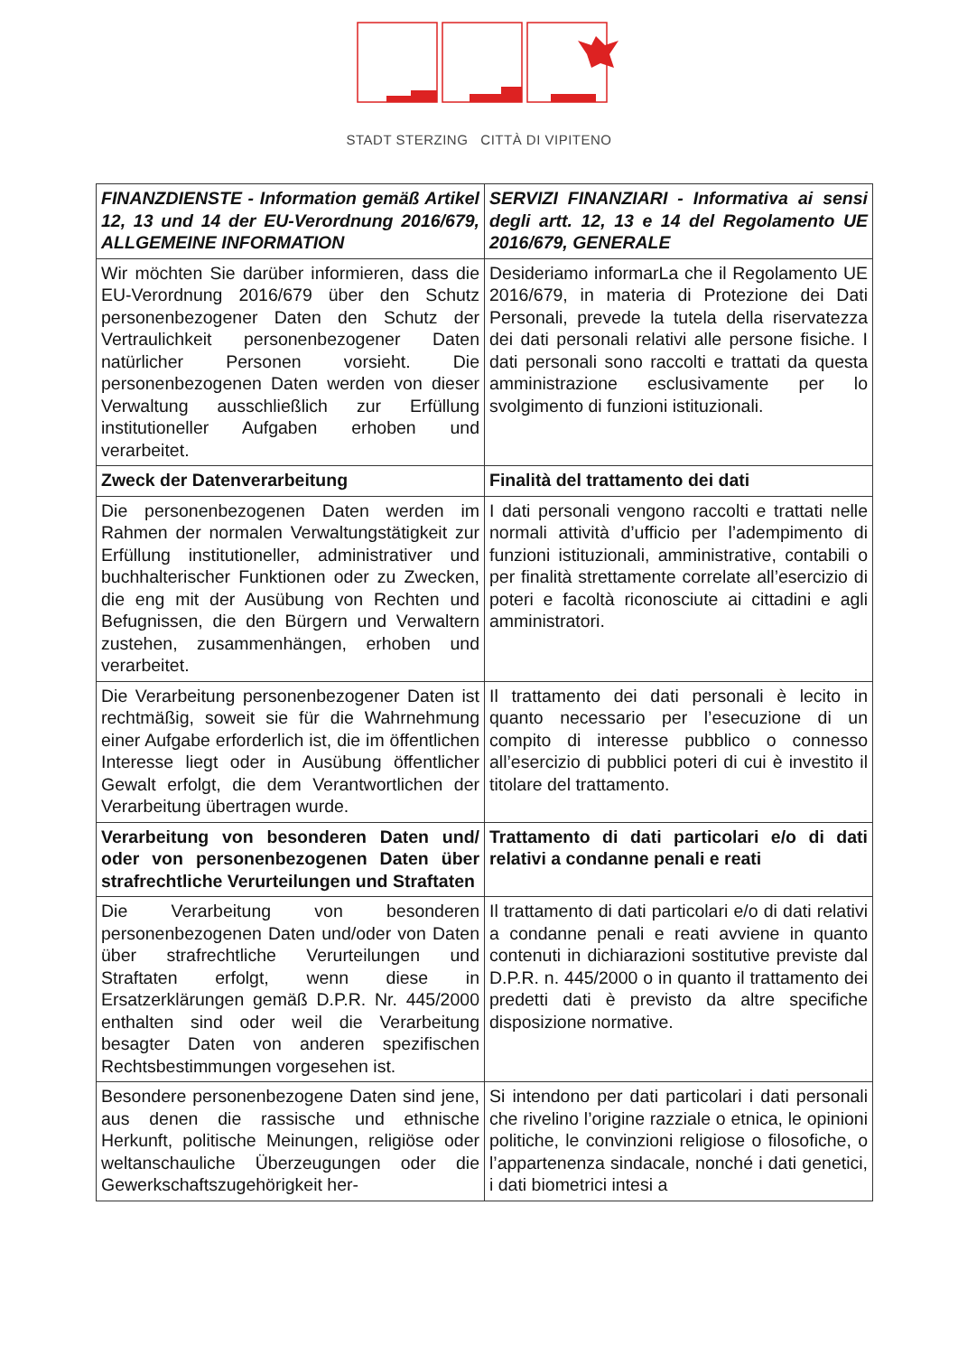STADT STERZING CITTÀ DI VIPITENO
| FINANZDIENSTE - Information gemäß Artikel 12, 13 und 14 der EU-Verordnung 2016/679, ALLGEMEINE INFORMATION | SERVIZI FINANZIARI - Informativa ai sensi degli artt. 12, 13 e 14 del Regolamento UE 2016/679, GENERALE |
| Wir möchten Sie darüber informieren, dass die EU-Verordnung 2016/679 über den Schutz personenbezogener Daten den Schutz der Vertraulichkeit personenbezogener Daten natürlicher Personen vorsieht. Die personenbezogenen Daten werden von dieser Verwaltung ausschließlich zur Erfüllung institutioneller Aufgaben erhoben und verarbeitet. | Desideriamo informarLa che il Regolamento UE 2016/679, in materia di Protezione dei Dati Personali, prevede la tutela della riservatezza dei dati personali relativi alle persone fisiche. I dati personali sono raccolti e trattati da questa amministrazione esclusivamente per lo svolgimento di funzioni istituzionali. |
| Zweck der Datenverarbeitung | Finalità del trattamento dei dati |
| Die personenbezogenen Daten werden im Rahmen der normalen Verwaltungstätigkeit zur Erfüllung institutioneller, administrativer und buchhalterischer Funktionen oder zu Zwecken, die eng mit der Ausübung von Rechten und Befugnissen, die den Bürgern und Verwaltern zustehen, zusammenhängen, erhoben und verarbeitet. | I dati personali vengono raccolti e trattati nelle normali attività d’ufficio per l’adempimento di funzioni istituzionali, amministrative, contabili o per finalità strettamente correlate all’esercizio di poteri e facoltà riconosciute ai cittadini e agli amministratori. |
| Die Verarbeitung personenbezogener Daten ist rechtmäßig, soweit sie für die Wahrnehmung einer Aufgabe erforderlich ist, die im öffentlichen Interesse liegt oder in Ausübung öffentlicher Gewalt erfolgt, die dem Verantwortlichen der Verarbeitung übertragen wurde. | Il trattamento dei dati personali è lecito in quanto necessario per l’esecuzione di un compito di interesse pubblico o connesso all’esercizio di pubblici poteri di cui è investito il titolare del trattamento. |
| Verarbeitung von besonderen Daten und/ oder von personenbezogenen Daten über strafrechtliche Verurteilungen und Straftaten | Trattamento di dati particolari e/o di dati relativi a condanne penali e reati |
| Die Verarbeitung von besonderen personenbezogenen Daten und/oder von Daten über strafrechtliche Verurteilungen und Straftaten erfolgt, wenn diese in Ersatzerklärungen gemäß D.P.R. Nr. 445/2000 enthalten sind oder weil die Verarbeitung besagter Daten von anderen spezifischen Rechtsbestimmungen vorgesehen ist. | Il trattamento di dati particolari e/o di dati relativi a condanne penali e reati avviene in quanto contenuti in dichiarazioni sostitutive previste dal D.P.R. n. 445/2000 o in quanto il trattamento dei predetti dati è previsto da altre specifiche disposizione normative. |
| Besondere personenbezogene Daten sind jene, aus denen die rassische und ethnische Herkunft, politische Meinungen, religiöse oder weltanschauliche Überzeugungen oder die Gewerkschaftszugehörigkeit her- | Si intendono per dati particolari i dati personali che rivelino l’origine razziale o etnica, le opinioni politiche, le convinzioni religiose o filosofiche, o l’appartenenza sindacale, nonché i dati genetici, i dati biometrici intesi a |